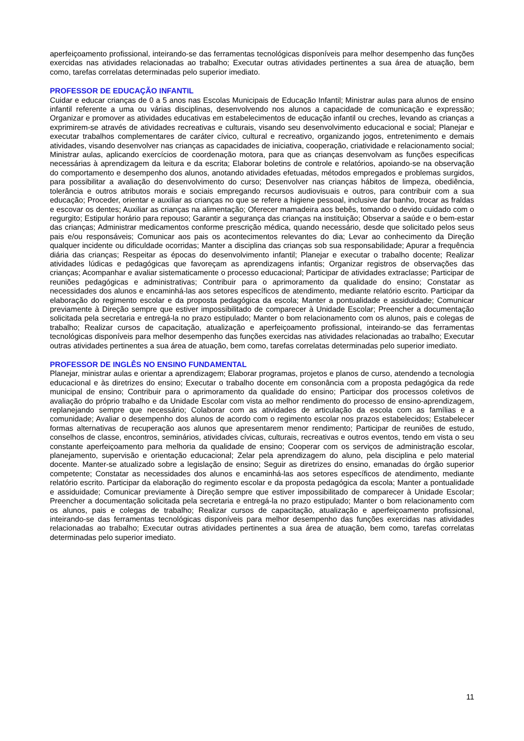aperfeiçoamento profissional, inteirando-se das ferramentas tecnológicas disponíveis para melhor desempenho das funções exercidas nas atividades relacionadas ao trabalho; Executar outras atividades pertinentes a sua área de atuação, bem como, tarefas correlatas determinadas pelo superior imediato.
PROFESSOR DE EDUCAÇÃO INFANTIL
Cuidar e educar crianças de 0 a 5 anos nas Escolas Municipais de Educação Infantil; Ministrar aulas para alunos de ensino infantil referente a uma ou várias disciplinas, desenvolvendo nos alunos a capacidade de comunicação e expressão; Organizar e promover as atividades educativas em estabelecimentos de educação infantil ou creches, levando as crianças a exprimirem-se através de atividades recreativas e culturais, visando seu desenvolvimento educacional e social; Planejar e executar trabalhos complementares de caráter cívico, cultural e recreativo, organizando jogos, entretenimento e demais atividades, visando desenvolver nas crianças as capacidades de iniciativa, cooperação, criatividade e relacionamento social; Ministrar aulas, aplicando exercícios de coordenação motora, para que as crianças desenvolvam as funções especificas necessárias à aprendizagem da leitura e da escrita; Elaborar boletins de controle e relatórios, apoiando-se na observação do comportamento e desempenho dos alunos, anotando atividades efetuadas, métodos empregados e problemas surgidos, para possibilitar a avaliação do desenvolvimento do curso; Desenvolver nas crianças hábitos de limpeza, obediência, tolerância e outros atributos morais e sociais empregando recursos audiovisuais e outros, para contribuir com a sua educação; Proceder, orientar e auxiliar as crianças no que se refere a higiene pessoal, inclusive dar banho, trocar as fraldas e escovar os dentes; Auxiliar as crianças na alimentação; Oferecer mamadeira aos bebês, tomando o devido cuidado com o regurgito; Estipular horário para repouso; Garantir a segurança das crianças na instituição; Observar a saúde e o bem-estar das crianças; Administrar medicamentos conforme prescrição médica, quando necessário, desde que solicitado pelos seus pais e/ou responsáveis; Comunicar aos pais os acontecimentos relevantes do dia; Levar ao conhecimento da Direção qualquer incidente ou dificuldade ocorridas; Manter a disciplina das crianças sob sua responsabilidade; Apurar a frequência diária das crianças; Respeitar as épocas do desenvolvimento infantil; Planejar e executar o trabalho docente; Realizar atividades lúdicas e pedagógicas que favoreçam as aprendizagens infantis; Organizar registros de observações das crianças; Acompanhar e avaliar sistematicamente o processo educacional; Participar de atividades extraclasse; Participar de reuniões pedagógicas e administrativas; Contribuir para o aprimoramento da qualidade do ensino; Constatar as necessidades dos alunos e encaminhá-las aos setores específicos de atendimento, mediante relatório escrito. Participar da elaboração do regimento escolar e da proposta pedagógica da escola; Manter a pontualidade e assiduidade; Comunicar previamente à Direção sempre que estiver impossibilitado de comparecer à Unidade Escolar; Preencher a documentação solicitada pela secretaria e entregá-la no prazo estipulado; Manter o bom relacionamento com os alunos, pais e colegas de trabalho; Realizar cursos de capacitação, atualização e aperfeiçoamento profissional, inteirando-se das ferramentas tecnológicas disponíveis para melhor desempenho das funções exercidas nas atividades relacionadas ao trabalho; Executar outras atividades pertinentes a sua área de atuação, bem como, tarefas correlatas determinadas pelo superior imediato.
PROFESSOR DE INGLÊS NO ENSINO FUNDAMENTAL
Planejar, ministrar aulas e orientar a aprendizagem; Elaborar programas, projetos e planos de curso, atendendo a tecnologia educacional e às diretrizes do ensino; Executar o trabalho docente em consonância com a proposta pedagógica da rede municipal de ensino; Contribuir para o aprimoramento da qualidade do ensino; Participar dos processos coletivos de avaliação do próprio trabalho e da Unidade Escolar com vista ao melhor rendimento do processo de ensino-aprendizagem, replanejando sempre que necessário; Colaborar com as atividades de articulação da escola com as famílias e a comunidade; Avaliar o desempenho dos alunos de acordo com o regimento escolar nos prazos estabelecidos; Estabelecer formas alternativas de recuperação aos alunos que apresentarem menor rendimento; Participar de reuniões de estudo, conselhos de classe, encontros, seminários, atividades cívicas, culturais, recreativas e outros eventos, tendo em vista o seu constante aperfeiçoamento para melhoria da qualidade de ensino; Cooperar com os serviços de administração escolar, planejamento, supervisão e orientação educacional; Zelar pela aprendizagem do aluno, pela disciplina e pelo material docente. Manter-se atualizado sobre a legislação de ensino; Seguir as diretrizes do ensino, emanadas do órgão superior competente; Constatar as necessidades dos alunos e encaminhá-las aos setores específicos de atendimento, mediante relatório escrito. Participar da elaboração do regimento escolar e da proposta pedagógica da escola; Manter a pontualidade e assiduidade; Comunicar previamente à Direção sempre que estiver impossibilitado de comparecer à Unidade Escolar; Preencher a documentação solicitada pela secretaria e entregá-la no prazo estipulado; Manter o bom relacionamento com os alunos, pais e colegas de trabalho; Realizar cursos de capacitação, atualização e aperfeiçoamento profissional, inteirando-se das ferramentas tecnológicas disponíveis para melhor desempenho das funções exercidas nas atividades relacionadas ao trabalho; Executar outras atividades pertinentes a sua área de atuação, bem como, tarefas correlatas determinadas pelo superior imediato.
11